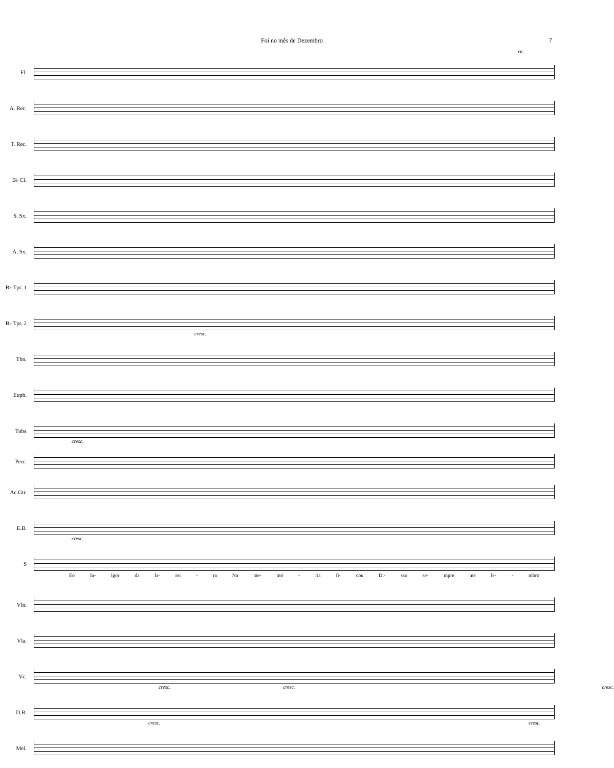Foi no mês de Dezembro 7
rit.
Fl.
A. Rec.
T. Rec.
B♭ Cl.
S. Sx.
A. Sx.
B♭ Tpt. 1
B♭ Tpt. 2
cresc.
Tbn.
Euph.
Tuba
cresc.
Perc.
Ac.Gtr.
E.B.
cresc.
S
Eo fu- lgor da la- rei - ra Na me- mó - ria fi- cou Di- sso se- mpre me le- - mbro
Vln.
Vla.
Vc.
cresc. cresc. cresc.
D.B.
cresc. cresc.
Mel.